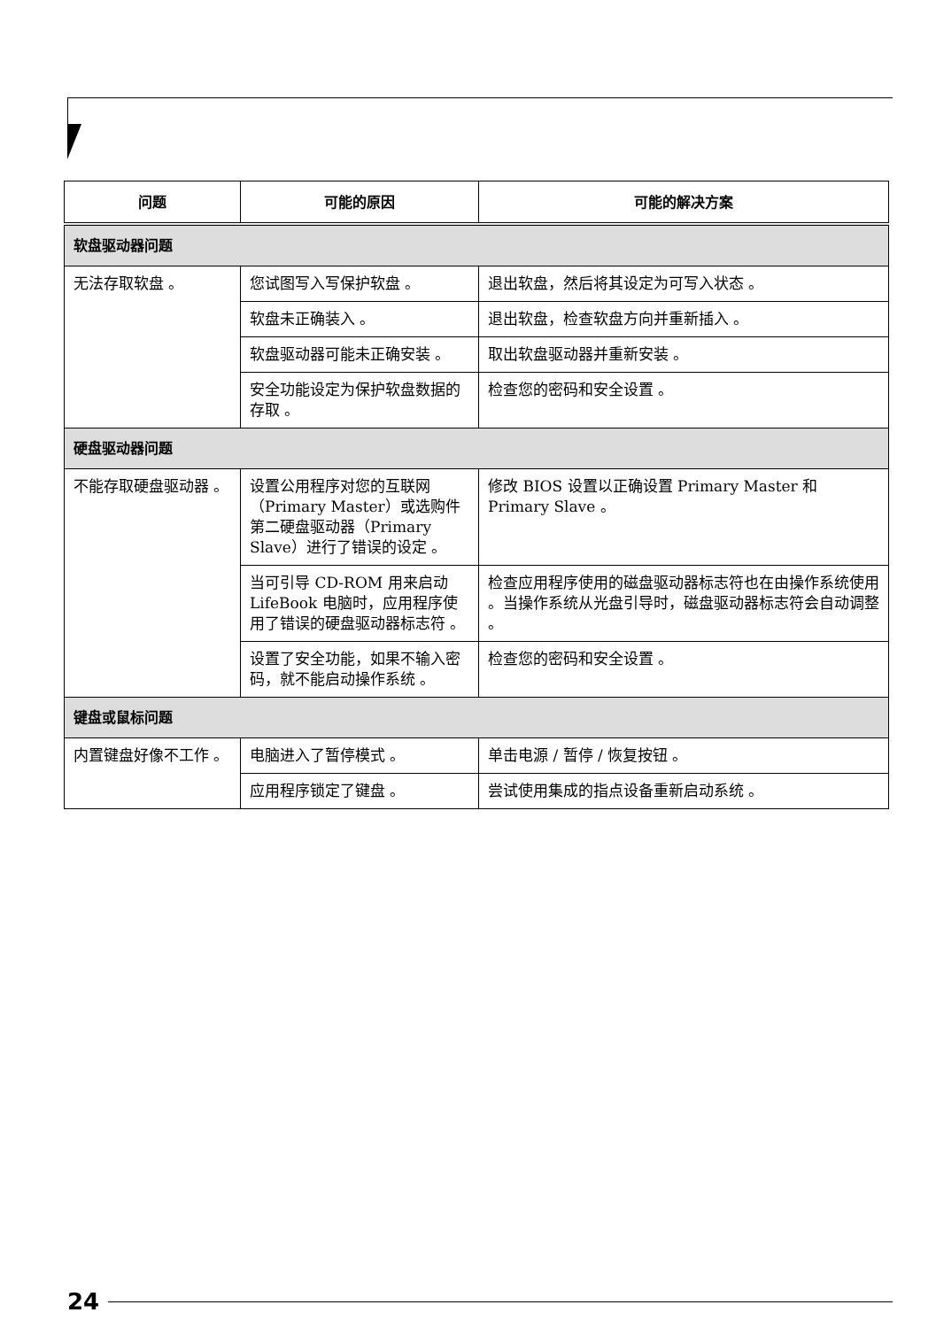| 问题 | 可能的原因 | 可能的解决方案 |
| --- | --- | --- |
| 软盘驱动器问题 | | |
| 无法存取软盘 。 | 您试图写入写保护软盘 。 | 退出软盘，然后将其设定为可写入状态 。 |
| | 软盘未正确装入 。 | 退出软盘，检查软盘方向并重新插入 。 |
| | 软盘驱动器可能未正确安装 。 | 取出软盘驱动器并重新安装 。 |
| | 安全功能设定为保护软盘数据的存取 。 | 检查您的密码和安全设置 。 |
| 硬盘驱动器问题 | | |
| 不能存取硬盘驱动器 。 | 设置公用程序对您的互联网（Primary Master）或选购件第二硬盘驱动器（Primary Slave）进行了错误的设定 。 | 修改 BIOS 设置以正确设置 Primary Master 和 Primary Slave 。 |
| | 当可引导 CD-ROM 用来启动 LifeBook 电脑时，应用程序使用了错误的硬盘驱动器标志符 。 | 检查应用程序使用的磁盘驱动器标志符也在由操作系统使用 。当操作系统从光盘引导时，磁盘驱动器标志符会自动调整 。 |
| | 设置了安全功能，如果不输入密码，就不能启动操作系统 。 | 检查您的密码和安全设置 。 |
| 键盘或鼠标问题 | | |
| 内置键盘好像不工作 。 | 电脑进入了暂停模式 。 | 单击电源 / 暂停 / 恢复按钮 。 |
| | 应用程序锁定了键盘 。 | 尝试使用集成的指点设备重新启动系统 。 |
24